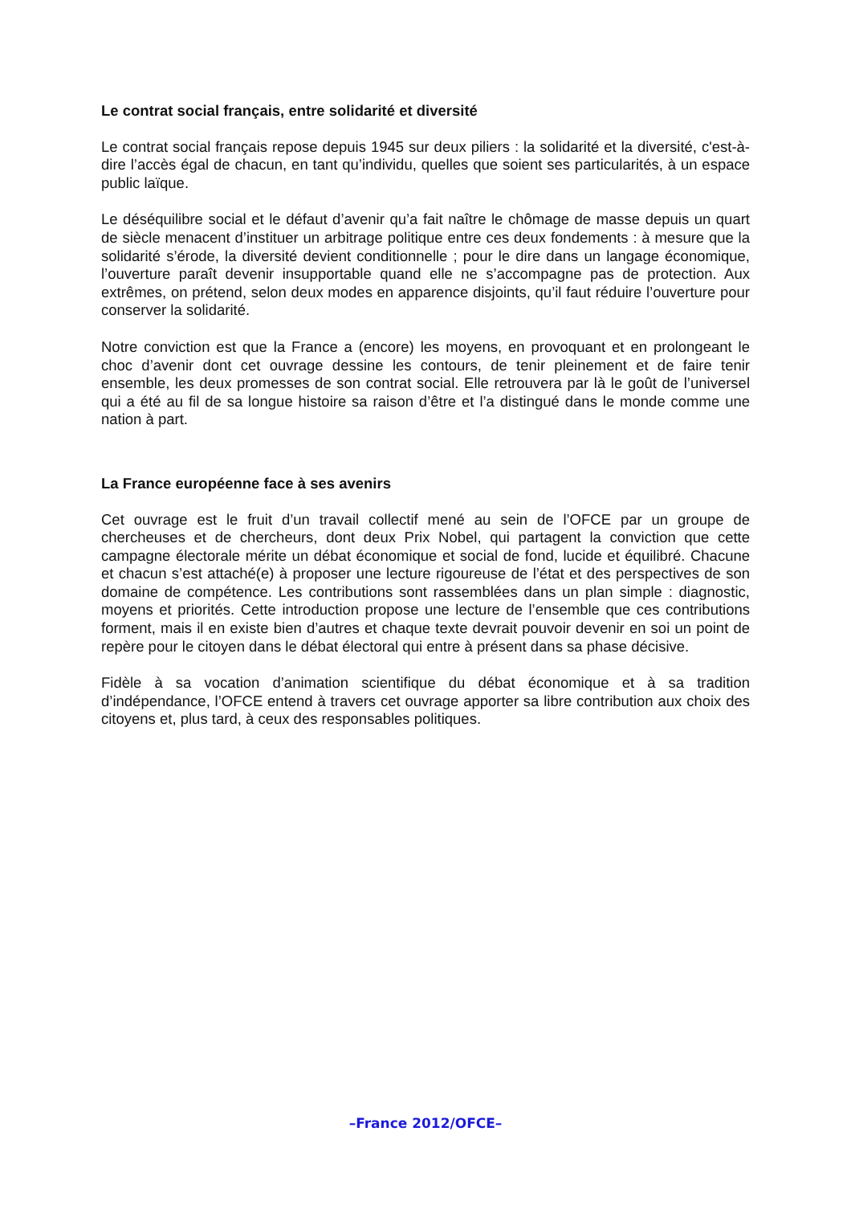Le contrat social français, entre solidarité et diversité
Le contrat social français repose depuis 1945 sur deux piliers : la solidarité et la diversité, c'est-à-dire l’accès égal de chacun, en tant qu’individu, quelles que soient ses particularités, à un espace public laïque.
Le déséquilibre social et le défaut d’avenir qu’a fait naître le chômage de masse depuis un quart de siècle menacent d’instituer un arbitrage politique entre ces deux fondements : à mesure que la solidarité s’érode, la diversité devient conditionnelle ; pour le dire dans un langage économique, l’ouverture paraît devenir insupportable quand elle ne s’accompagne pas de protection. Aux extrêmes, on prétend, selon deux modes en apparence disjoints, qu’il faut réduire l’ouverture pour conserver la solidarité.
Notre conviction est que la France a (encore) les moyens, en provoquant et en prolongeant le choc d’avenir dont cet ouvrage dessine les contours, de tenir pleinement et de faire tenir ensemble, les deux promesses de son contrat social. Elle retrouvera par là le goût de l’universel qui a été au fil de sa longue histoire sa raison d’être et l’a distingué dans le monde comme une nation à part.
La France européenne face à ses avenirs
Cet ouvrage est le fruit d’un travail collectif mené au sein de l’OFCE par un groupe de chercheuses et de chercheurs, dont deux Prix Nobel, qui partagent la conviction que cette campagne électorale mérite un débat économique et social de fond, lucide et équilibré. Chacune et chacun s’est attaché(e) à proposer une lecture rigoureuse de l’état et des perspectives de son domaine de compétence. Les contributions sont rassemblées dans un plan simple : diagnostic, moyens et priorités. Cette introduction propose une lecture de l’ensemble que ces contributions forment, mais il en existe bien d’autres et chaque texte devrait pouvoir devenir en soi un point de repère pour le citoyen dans le débat électoral qui entre à présent dans sa phase décisive.
Fidèle à sa vocation d’animation scientifique du débat économique et à sa tradition d’indépendance, l’OFCE entend à travers cet ouvrage apporter sa libre contribution aux choix des citoyens et, plus tard, à ceux des responsables politiques.
–France 2012/OFCE–